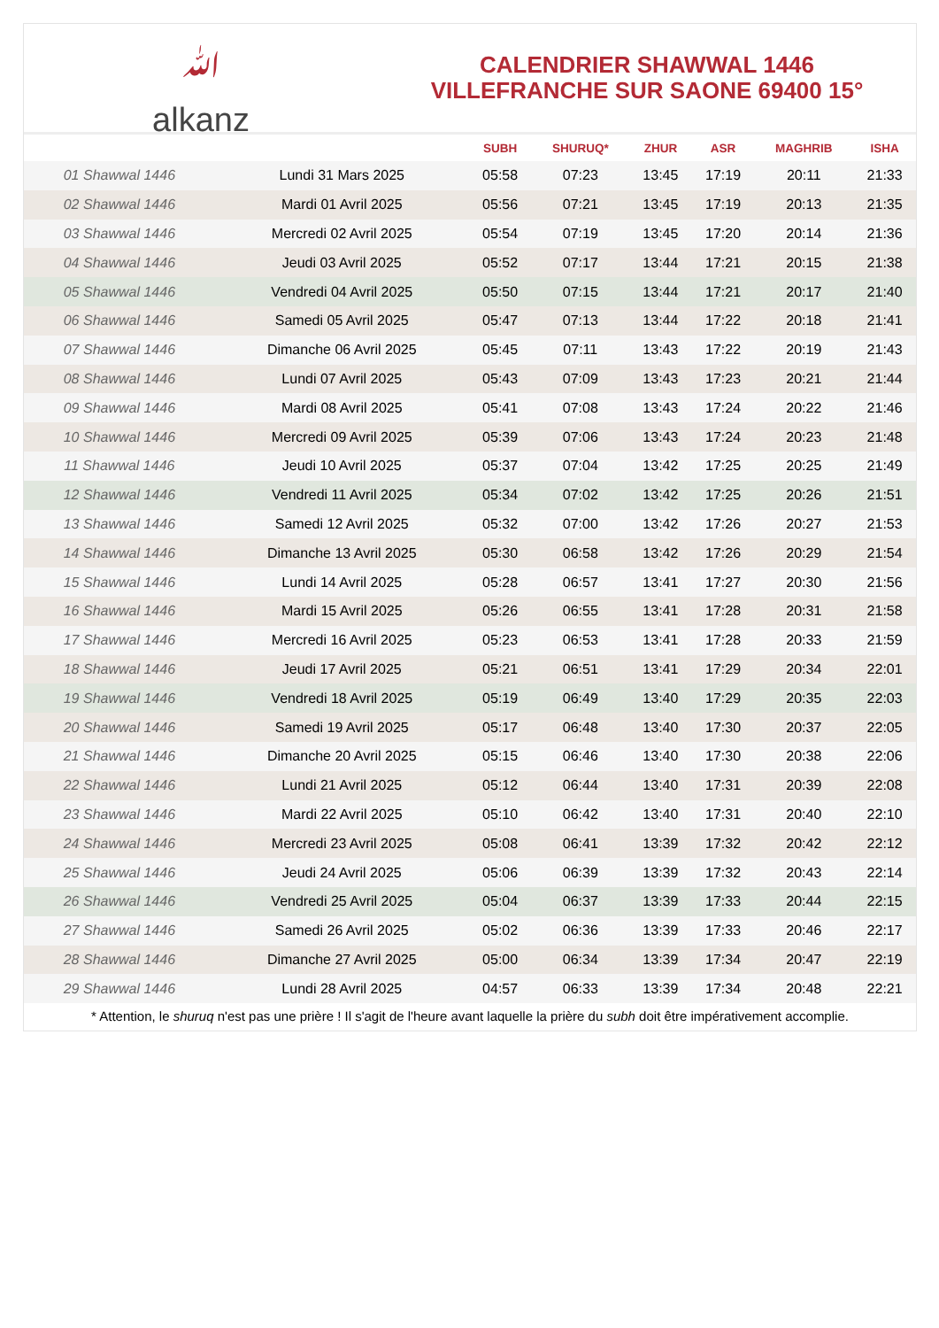ﷲ
alkanz
CALENDRIER SHAWWAL 1446
VILLEFRANCHE SUR SAONE 69400 15°
| | | SUBH | SHURUQ* | ZHUR | ASR | MAGHRIB | ISHA |
| --- | --- | --- | --- | --- | --- | --- | --- |
| 01 Shawwal 1446 | Lundi 31 Mars 2025 | 05:58 | 07:23 | 13:45 | 17:19 | 20:11 | 21:33 |
| 02 Shawwal 1446 | Mardi 01 Avril 2025 | 05:56 | 07:21 | 13:45 | 17:19 | 20:13 | 21:35 |
| 03 Shawwal 1446 | Mercredi 02 Avril 2025 | 05:54 | 07:19 | 13:45 | 17:20 | 20:14 | 21:36 |
| 04 Shawwal 1446 | Jeudi 03 Avril 2025 | 05:52 | 07:17 | 13:44 | 17:21 | 20:15 | 21:38 |
| 05 Shawwal 1446 | Vendredi 04 Avril 2025 | 05:50 | 07:15 | 13:44 | 17:21 | 20:17 | 21:40 |
| 06 Shawwal 1446 | Samedi 05 Avril 2025 | 05:47 | 07:13 | 13:44 | 17:22 | 20:18 | 21:41 |
| 07 Shawwal 1446 | Dimanche 06 Avril 2025 | 05:45 | 07:11 | 13:43 | 17:22 | 20:19 | 21:43 |
| 08 Shawwal 1446 | Lundi 07 Avril 2025 | 05:43 | 07:09 | 13:43 | 17:23 | 20:21 | 21:44 |
| 09 Shawwal 1446 | Mardi 08 Avril 2025 | 05:41 | 07:08 | 13:43 | 17:24 | 20:22 | 21:46 |
| 10 Shawwal 1446 | Mercredi 09 Avril 2025 | 05:39 | 07:06 | 13:43 | 17:24 | 20:23 | 21:48 |
| 11 Shawwal 1446 | Jeudi 10 Avril 2025 | 05:37 | 07:04 | 13:42 | 17:25 | 20:25 | 21:49 |
| 12 Shawwal 1446 | Vendredi 11 Avril 2025 | 05:34 | 07:02 | 13:42 | 17:25 | 20:26 | 21:51 |
| 13 Shawwal 1446 | Samedi 12 Avril 2025 | 05:32 | 07:00 | 13:42 | 17:26 | 20:27 | 21:53 |
| 14 Shawwal 1446 | Dimanche 13 Avril 2025 | 05:30 | 06:58 | 13:42 | 17:26 | 20:29 | 21:54 |
| 15 Shawwal 1446 | Lundi 14 Avril 2025 | 05:28 | 06:57 | 13:41 | 17:27 | 20:30 | 21:56 |
| 16 Shawwal 1446 | Mardi 15 Avril 2025 | 05:26 | 06:55 | 13:41 | 17:28 | 20:31 | 21:58 |
| 17 Shawwal 1446 | Mercredi 16 Avril 2025 | 05:23 | 06:53 | 13:41 | 17:28 | 20:33 | 21:59 |
| 18 Shawwal 1446 | Jeudi 17 Avril 2025 | 05:21 | 06:51 | 13:41 | 17:29 | 20:34 | 22:01 |
| 19 Shawwal 1446 | Vendredi 18 Avril 2025 | 05:19 | 06:49 | 13:40 | 17:29 | 20:35 | 22:03 |
| 20 Shawwal 1446 | Samedi 19 Avril 2025 | 05:17 | 06:48 | 13:40 | 17:30 | 20:37 | 22:05 |
| 21 Shawwal 1446 | Dimanche 20 Avril 2025 | 05:15 | 06:46 | 13:40 | 17:30 | 20:38 | 22:06 |
| 22 Shawwal 1446 | Lundi 21 Avril 2025 | 05:12 | 06:44 | 13:40 | 17:31 | 20:39 | 22:08 |
| 23 Shawwal 1446 | Mardi 22 Avril 2025 | 05:10 | 06:42 | 13:40 | 17:31 | 20:40 | 22:10 |
| 24 Shawwal 1446 | Mercredi 23 Avril 2025 | 05:08 | 06:41 | 13:39 | 17:32 | 20:42 | 22:12 |
| 25 Shawwal 1446 | Jeudi 24 Avril 2025 | 05:06 | 06:39 | 13:39 | 17:32 | 20:43 | 22:14 |
| 26 Shawwal 1446 | Vendredi 25 Avril 2025 | 05:04 | 06:37 | 13:39 | 17:33 | 20:44 | 22:15 |
| 27 Shawwal 1446 | Samedi 26 Avril 2025 | 05:02 | 06:36 | 13:39 | 17:33 | 20:46 | 22:17 |
| 28 Shawwal 1446 | Dimanche 27 Avril 2025 | 05:00 | 06:34 | 13:39 | 17:34 | 20:47 | 22:19 |
| 29 Shawwal 1446 | Lundi 28 Avril 2025 | 04:57 | 06:33 | 13:39 | 17:34 | 20:48 | 22:21 |
* Attention, le shuruq n'est pas une prière ! Il s'agit de l'heure avant laquelle la prière du subh doit être impérativement accomplie.